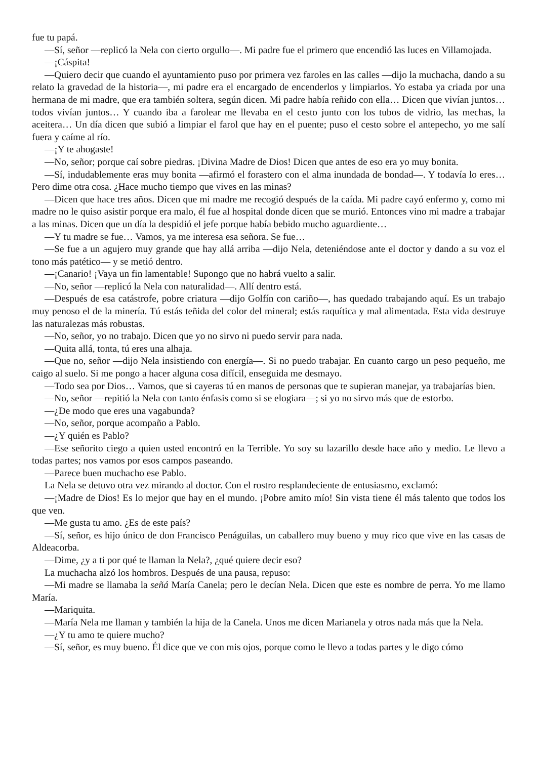fue tu papá.
—Sí, señor —replicó la Nela con cierto orgullo—. Mi padre fue el primero que encendió las luces en Villamojada.
—¡Cáspita!
—Quiero decir que cuando el ayuntamiento puso por primera vez faroles en las calles —dijo la muchacha, dando a su relato la gravedad de la historia—, mi padre era el encargado de encenderlos y limpiarlos. Yo estaba ya criada por una hermana de mi madre, que era también soltera, según dicen. Mi padre había reñido con ella… Dicen que vivían juntos… todos vivían juntos… Y cuando iba a farolear me llevaba en el cesto junto con los tubos de vidrio, las mechas, la aceitera… Un día dicen que subió a limpiar el farol que hay en el puente; puso el cesto sobre el antepecho, yo me salí fuera y caíme al río.
—¡Y te ahogaste!
—No, señor; porque caí sobre piedras. ¡Divina Madre de Dios! Dicen que antes de eso era yo muy bonita.
—Sí, indudablemente eras muy bonita —afirmó el forastero con el alma inundada de bondad—. Y todavía lo eres… Pero dime otra cosa. ¿Hace mucho tiempo que vives en las minas?
—Dicen que hace tres años. Dicen que mi madre me recogió después de la caída. Mi padre cayó enfermo y, como mi madre no le quiso asistir porque era malo, él fue al hospital donde dicen que se murió. Entonces vino mi madre a trabajar a las minas. Dicen que un día la despidió el jefe porque había bebido mucho aguardiente…
—Y tu madre se fue… Vamos, ya me interesa esa señora. Se fue…
—Se fue a un agujero muy grande que hay allá arriba —dijo Nela, deteniéndose ante el doctor y dando a su voz el tono más patético— y se metió dentro.
—¡Canario! ¡Vaya un fin lamentable! Supongo que no habrá vuelto a salir.
—No, señor —replicó la Nela con naturalidad—. Allí dentro está.
—Después de esa catástrofe, pobre criatura —dijo Golfín con cariño—, has quedado trabajando aquí. Es un trabajo muy penoso el de la minería. Tú estás teñida del color del mineral; estás raquítica y mal alimentada. Esta vida destruye las naturalezas más robustas.
—No, señor, yo no trabajo. Dicen que yo no sirvo ni puedo servir para nada.
—Quita allá, tonta, tú eres una alhaja.
—Que no, señor —dijo Nela insistiendo con energía—. Si no puedo trabajar. En cuanto cargo un peso pequeño, me caigo al suelo. Si me pongo a hacer alguna cosa difícil, enseguida me desmayo.
—Todo sea por Dios… Vamos, que si cayeras tú en manos de personas que te supieran manejar, ya trabajarías bien.
—No, señor —repitió la Nela con tanto énfasis como si se elogiara—; si yo no sirvo más que de estorbo.
—¿De modo que eres una vagabunda?
—No, señor, porque acompaño a Pablo.
—¿Y quién es Pablo?
—Ese señorito ciego a quien usted encontró en la Terrible. Yo soy su lazarillo desde hace año y medio. Le llevo a todas partes; nos vamos por esos campos paseando.
—Parece buen muchacho ese Pablo.
La Nela se detuvo otra vez mirando al doctor. Con el rostro resplandeciente de entusiasmo, exclamó:
—¡Madre de Dios! Es lo mejor que hay en el mundo. ¡Pobre amito mío! Sin vista tiene él más talento que todos los que ven.
—Me gusta tu amo. ¿Es de este país?
—Sí, señor, es hijo único de don Francisco Penáguilas, un caballero muy bueno y muy rico que vive en las casas de Aldeacorba.
—Dime, ¿y a ti por qué te llaman la Nela?, ¿qué quiere decir eso?
La muchacha alzó los hombros. Después de una pausa, repuso:
—Mi madre se llamaba la señá María Canela; pero le decían Nela. Dicen que este es nombre de perra. Yo me llamo María.
—Mariquita.
—María Nela me llaman y también la hija de la Canela. Unos me dicen Marianela y otros nada más que la Nela.
—¿Y tu amo te quiere mucho?
—Sí, señor, es muy bueno. Él dice que ve con mis ojos, porque como le llevo a todas partes y le digo cómo